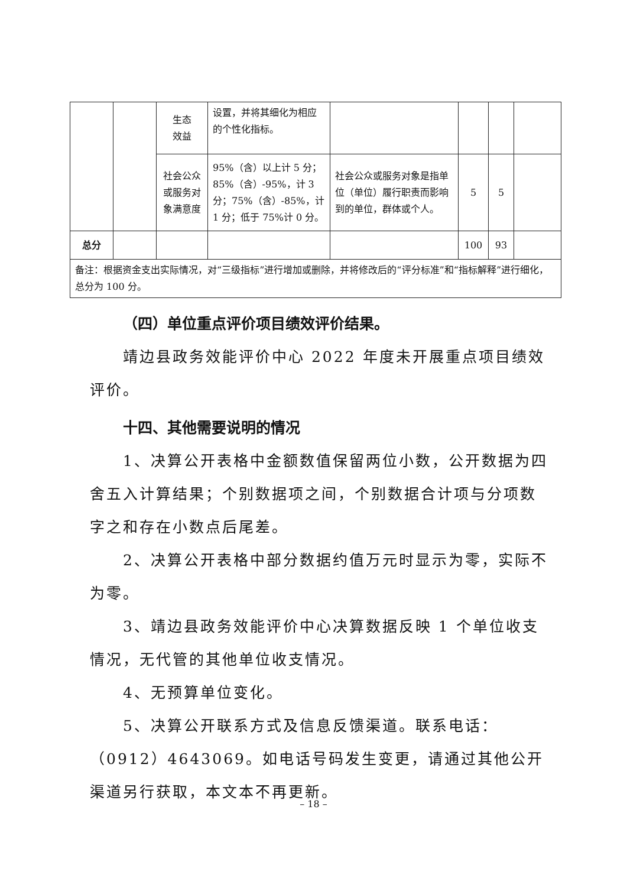| | | 生态 效益 | 设置，并将其细化为相应的个性化指标。 | | | | |
| | | 社会公众或服务对象满意度 | 95%（含）以上计 5 分；85%（含）-95%，计 3 分；75%（含）-85%，计 1 分；低于 75%计 0 分。 | 社会公众或服务对象是指单位（单位）履行职责而影响到的单位，群体或个人。 | 5 | 5 | |
| 总分 | | | | | 100 | 93 | |
| 备注：根据资金支出实际情况，对“三级指标”进行增加或删除，并将修改后的“评分标准”和“指标解释”进行细化，总分为 100 分。 | | | | | | | |
（四）单位重点评价项目绩效评价结果。
靖边县政务效能评价中心 2022 年度未开展重点项目绩效评价。
十四、其他需要说明的情况
1、决算公开表格中金额数值保留两位小数，公开数据为四舍五入计算结果；个别数据项之间，个别数据合计项与分项数字之和存在小数点后尾差。
2、决算公开表格中部分数据约值万元时显示为零，实际不为零。
3、靖边县政务效能评价中心决算数据反映 1 个单位收支情况，无代管的其他单位收支情况。
4、无预算单位变化。
5、决算公开联系方式及信息反馈渠道。联系电话：（0912）4643069。如电话号码发生变更，请通过其他公开渠道另行获取，本文本不再更新。
– 18 –